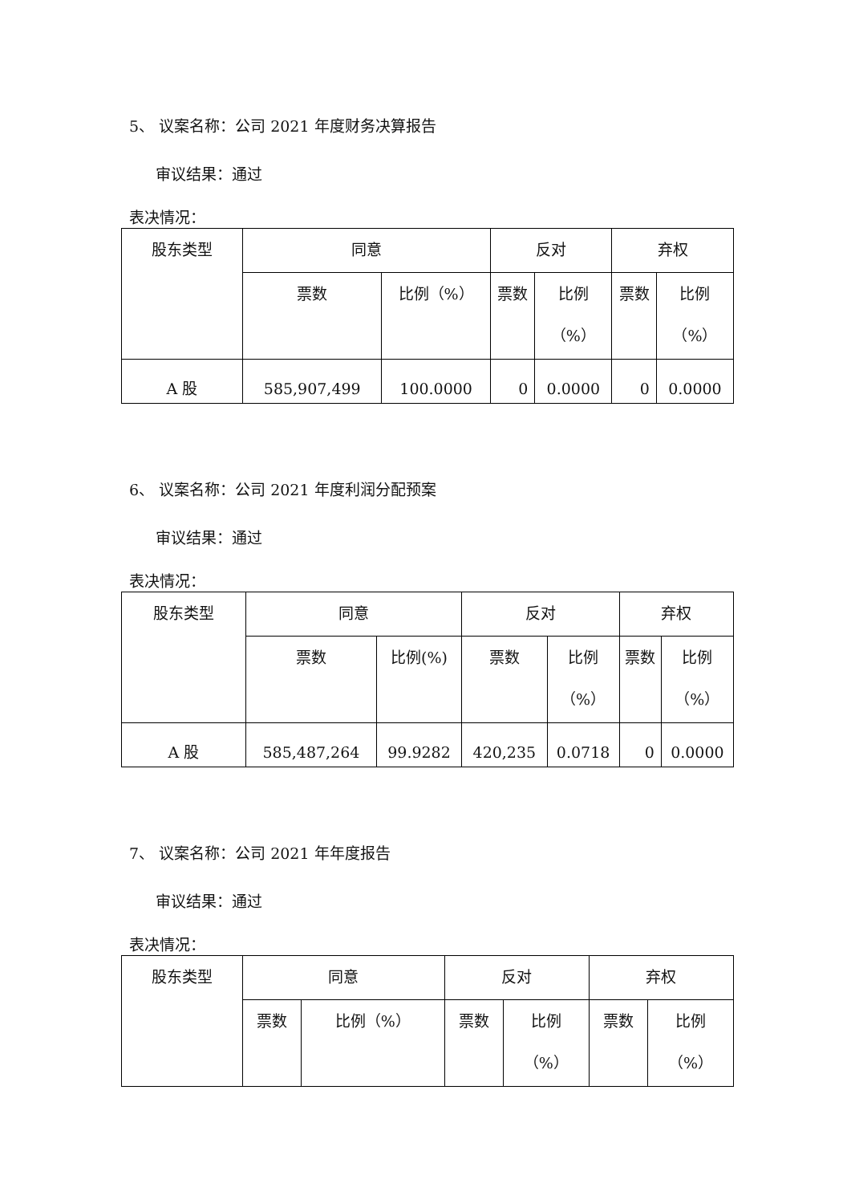5、 议案名称：公司 2021 年度财务决算报告
审议结果：通过
表决情况：
| 股东类型 | 同意 | | 反对 | | 弃权 | |
| | 票数 | 比例（%） | 票数 | 比例 （%） | 票数 | 比例 （%） |
| A 股 | 585,907,499 | 100.0000 | 0 | 0.0000 | 0 | 0.0000 |
6、 议案名称：公司 2021 年度利润分配预案
审议结果：通过
表决情况：
| 股东类型 | 同意 | | 反对 | | 弃权 | |
| | 票数 | 比例(%) | 票数 | 比例 （%） | 票数 | 比例 （%） |
| A 股 | 585,487,264 | 99.9282 | 420,235 | 0.0718 | 0 | 0.0000 |
7、 议案名称：公司 2021 年年度报告
审议结果：通过
表决情况：
| 股东类型 | 同意 | | 反对 | | 弃权 | |
| | 票数 | 比例（%） | 票数 | 比例 （%） | 票数 | 比例 （%） |